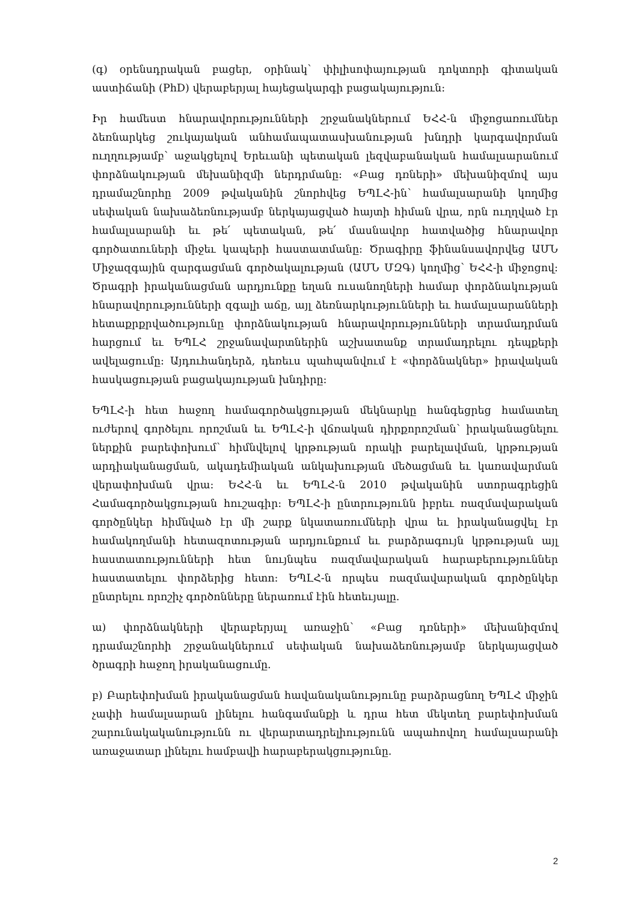(գ) օրենսդրական բացեր, օրինակ՝ փիլիսոփայության դոկտորի գիտական աստիճանի (PhD) վերաբերյալ հայեցակարգի բացակայություն:
Իր համեստ հնարավորությունների շրջանակներում ԵՀՀ-ն միջոցառումներ ձեռնարկեց շուկայական անհամապատասխանության խնդրի կարգավորման ուղղությամբ՝ աջակցելով Երեւանի պետական լեզվաբանական համալսարանում փորձնակության մեխանիզմի ներդրմանը: «Բաց դռների» մեխանիզմով այս դրամաշնորհը 2009 թվականին շնորհվեց ԵՊԼՀ-ին՝ համալսարանի կողմից սեփական նախաձեռնությամբ ներկայացված հայտի հիման վրա, որն ուղղված էր համալսարանի եւ թե՛ պետական, թե՛ մասնավոր հատվածից հնարավոր գործատուների միջեւ կապերի հաստատմանը: Ծրագիրը ֆինանսավորվեց ԱՄՆ Միջազգային զարգացման գործակալության (ԱՄՆ ՄԶԳ) կողմից՝ ԵՀՀ-ի միջոցով: Ծրագրի իրականացման արդյունքը եղան ուսանողների համար փորձնակության հնարավորությունների զգալի աճը, այլ ձեռնարկությունների եւ համալսարանների հետաքրքրվածությունը փորձնակության հնարավորությունների տրամադրման հարցում եւ ԵՊԼՀ շրջանավարտներին աշխատանք տրամադրելու դեպքերի ավելացումը: Այդուհանդերձ, դեռեւս պահպանվում է «փորձնակներ» իրավական հասկացության բացակայության խնդիրը:
ԵՊԼՀ-ի հետ հաջող համագործակցության մեկնարկը հանգեցրեց համատեղ ուժերով գործելու որոշման եւ ԵՊԼՀ-ի վճռական դիրքորոշման՝ իրականացնելու ներքին բարեփոխում՝ հիմնվելով կրթության որակի բարելավման, կրթության արդիականացման, ակադեմիական անկախության մեծացման եւ կառավարման վերափոխման վրա: ԵՀՀ-ն եւ ԵՊԼՀ-ն 2010 թվականին ստորագրեցին Համագործակցության հուշագիր: ԵՊԼՀ-ի ընտրությունն իբրեւ ռազմավարական գործընկեր հիմնված էր մի շարք նկատառումների վրա եւ իրականացվել էր համակողմանի հետազոտության արդյունքում եւ բարձրագույն կրթության այլ հաստատությունների հետ նույնպես ռազմավարական հարաբերություններ հաստատելու փորձերից հետո: ԵՊԼՀ-ն որպես ռազմավարական գործընկեր ընտրելու որոշիչ գործոնները ներառում էին հետեւյալը.
ա) փորձնակների վերաբերյալ առաջին՝ «Բաց դռների» մեխանիզմով դրամաշնորհի շրջանակներում սեփական նախաձեռնությամբ ներկայացված ծրագրի հաջող իրականացումը.
բ) Բարեփոխման իրականացման հավանականությունը բարձրացնող ԵՊԼՀ միջին չափի համալսարան լինելու հանգամանքի և դրա հետ մեկտեղ բարեփոխման շարունակականությունն ու վերարտադրելիությունն ապահովող համալսարանի առաջատար լինելու համբավի հարաբերակցությունը.
2